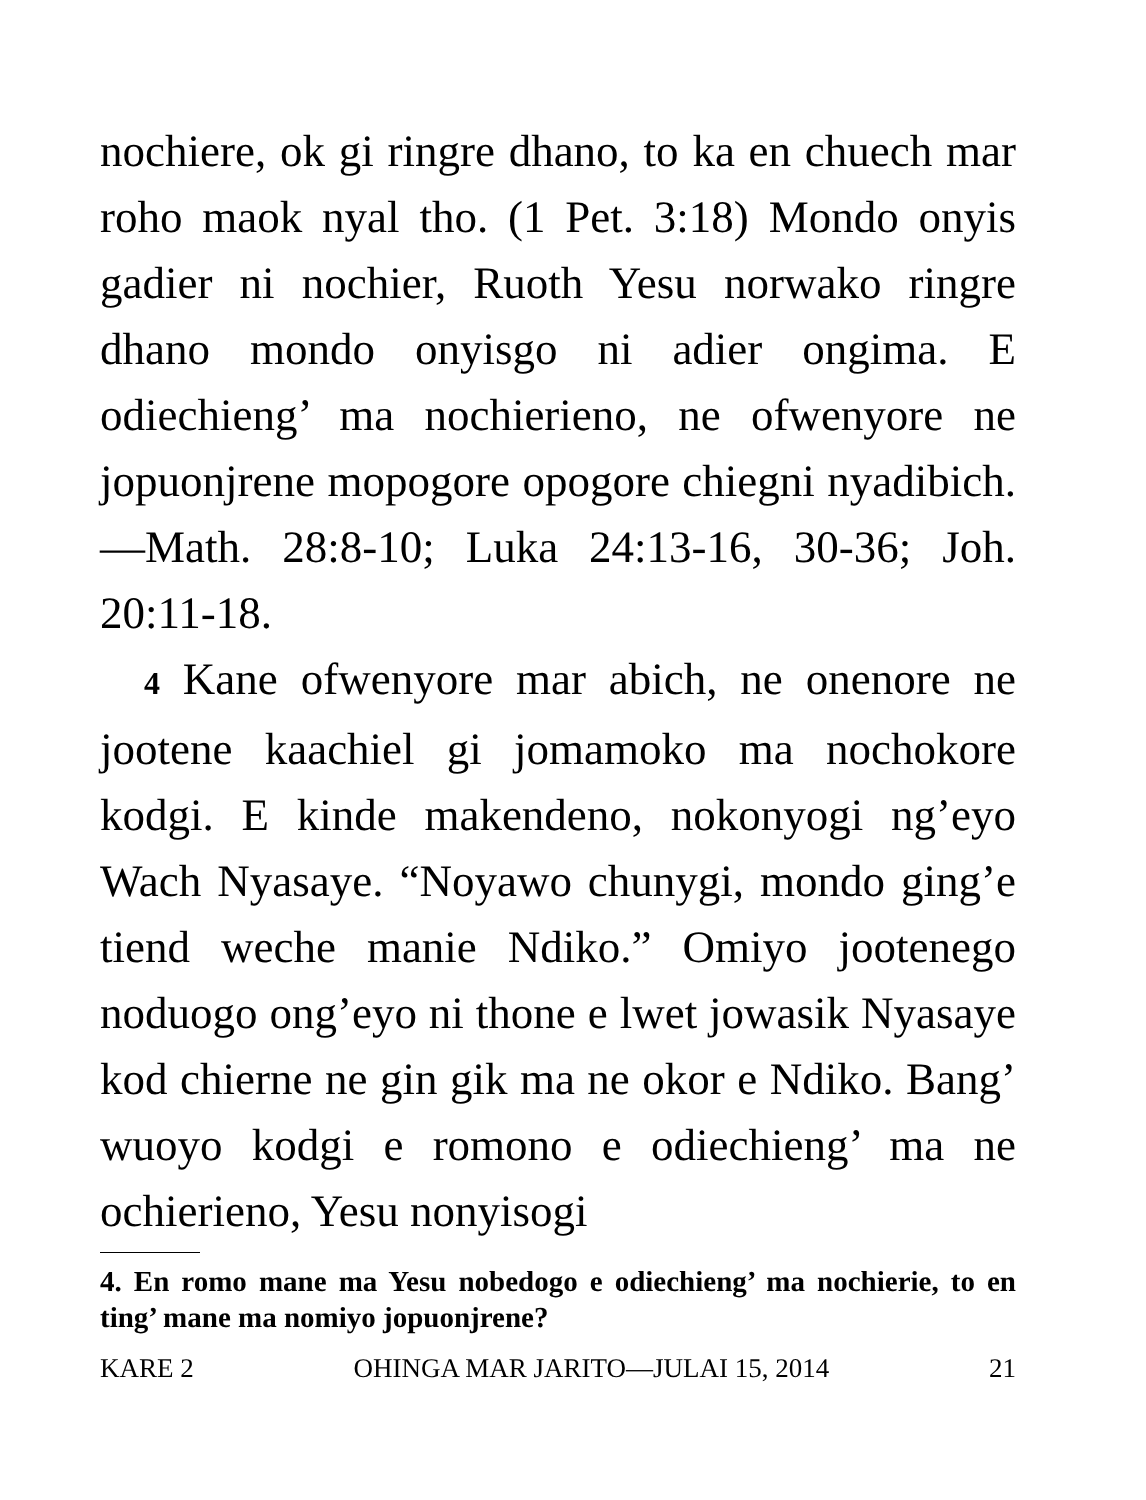nochiere, ok gi ringre dhano, to ka en chuech mar roho maok nyal tho. (1 Pet. 3:18) Mondo onyis gadier ni nochier, Ruoth Yesu norwako ringre dhano mondo onyisgo ni adier ongima. E odiechieng’ ma nochierieno, ne ofwenyore ne jopuonjrene mopogore opogore chiegni nyadibich.—Math. 28:8-10; Luka 24:13-16, 30-36; Joh. 20:11-18.
4 Kane ofwenyore mar abich, ne onenore ne jootene kaachiel gi jomamoko ma nochokore kodgi. E kinde makendeno, nokonyogi ng’eyo Wach Nyasaye. “Noyawo chunygi, mondo ging’e tiend weche manie Ndiko.” Omiyo jootenego noduogo ong’eyo ni thone e lwet jowasik Nyasaye kod chierne ne gin gik ma ne okor e Ndiko. Bang’ wuoyo kodgi e romono e odiechieng’ ma ne ochierieno, Yesu nonyisogi
4. En romo mane ma Yesu nobedogo e odiechieng’ ma nochierie, to en ting’ mane ma nomiyo jopuonjrene?
KARE 2 OHINGA MAR JARITO—JULAI 15, 2014 21